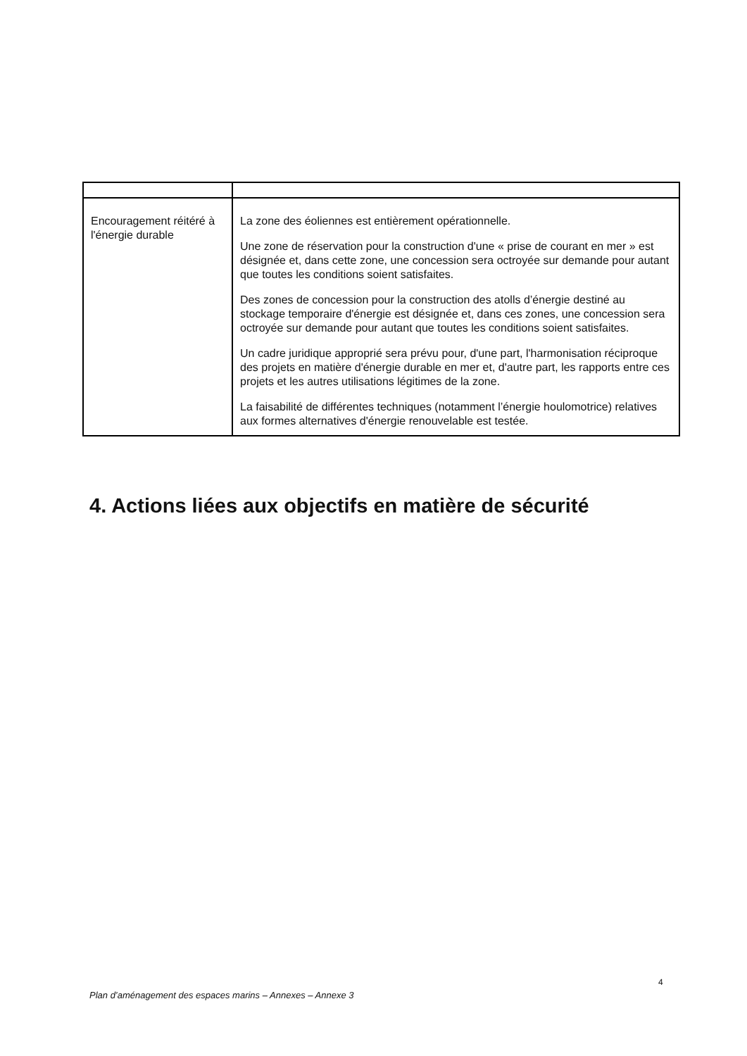| Encouragement réitéré à l'énergie durable | La zone des éoliennes est entièrement opérationnelle. Une zone de réservation pour la construction d'une « prise de courant en mer » est désignée et, dans cette zone, une concession sera octroyée sur demande pour autant que toutes les conditions soient satisfaites. Des zones de concession pour la construction des atolls d’énergie destiné au stockage temporaire d'énergie est désignée et, dans ces zones, une concession sera octroyée sur demande pour autant que toutes les conditions soient satisfaites. Un cadre juridique approprié sera prévu pour, d'une part, l'harmonisation réciproque des projets en matière d'énergie durable en mer et, d'autre part, les rapports entre ces projets et les autres utilisations légitimes de la zone. La faisabilité de différentes techniques (notamment l’énergie houlomotrice) relatives aux formes alternatives d'énergie renouvelable est testée. |
4. Actions liées aux objectifs en matière de sécurité
4
Plan d’aménagement des espaces marins – Annexes – Annexe 3